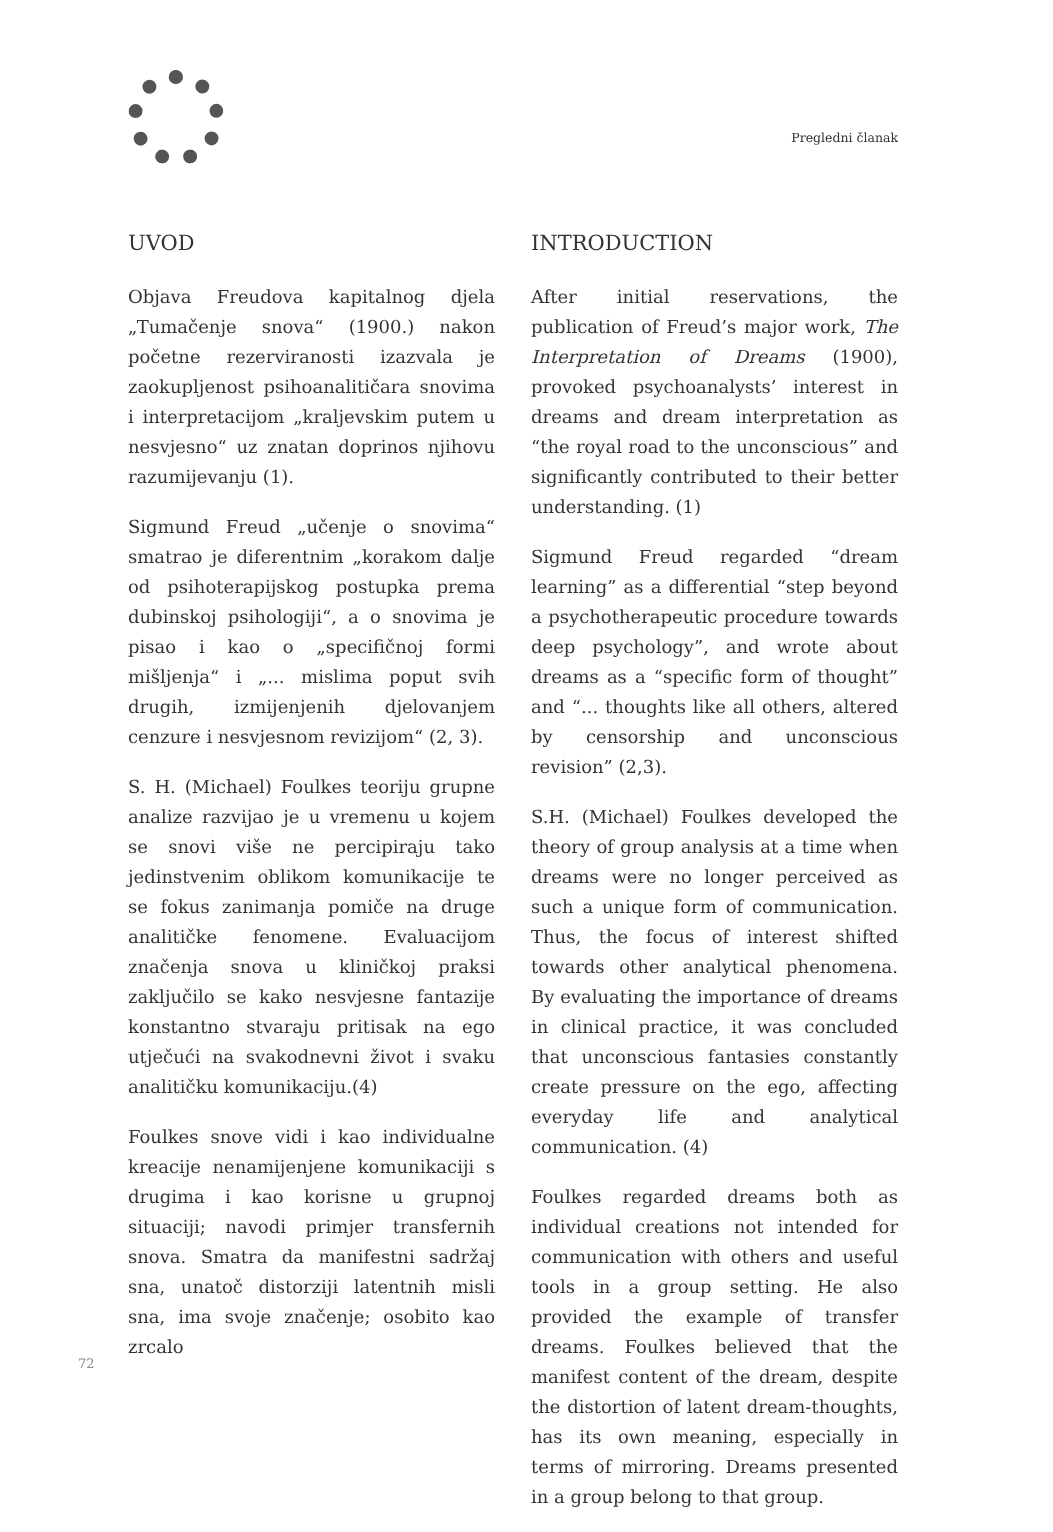Pregledni članak
UVOD
Objava Freudova kapitalnog djela „Tumačenje snova“ (1900.) nakon početne rezerviranosti izazvala je zaokupljenost psihoanalitičara snovima i interpretacijom „kraljevskim putem u nesvjesno“ uz znatan doprinos njihovu razumijevanju (1).
Sigmund Freud „učenje o snovima“ smatrao je diferentnim „korakom dalje od psihoterapijskog postupka prema dubinskoj psihologiji“, a o snovima je pisao i kao o „specifičnoj formi mišljenja“ i „... mislima poput svih drugih, izmijenjenih djelovanjem cenzure i nesvjesnom revizijom“ (2, 3).
S. H. (Michael) Foulkes teoriju grupne analize razvijao je u vremenu u kojem se snovi više ne percipiraju tako jedinstvenim oblikom komunikacije te se fokus zanimanja pomiče na druge analitičke fenomene. Evaluacijom značenja snova u kliničkoj praksi zaključilo se kako nesvjesne fantazije konstantno stvaraju pritisak na ego utječući na svakodnevni život i svaku analitičku komunikaciju.(4)
Foulkes snove vidi i kao individualne kreacije nenamijenjene komunikaciji s drugima i kao korisne u grupnoj situaciji; navodi primjer transfernih snova. Smatra da manifestni sadržaj sna, unatoč distorziji latentnih misli sna, ima svoje značenje; osobito kao zrcalo
INTRODUCTION
After initial reservations, the publication of Freud’s major work, The Interpretation of Dreams (1900), provoked psychoanalysts’ interest in dreams and dream interpretation as “the royal road to the unconscious” and significantly contributed to their better understanding. (1)
Sigmund Freud regarded “dream learning” as a differential “step beyond a psychotherapeutic procedure towards deep psychology”, and wrote about dreams as a “specific form of thought” and “... thoughts like all others, altered by censorship and unconscious revision” (2,3).
S.H. (Michael) Foulkes developed the theory of group analysis at a time when dreams were no longer perceived as such a unique form of communication. Thus, the focus of interest shifted towards other analytical phenomena. By evaluating the importance of dreams in clinical practice, it was concluded that unconscious fantasies constantly create pressure on the ego, affecting everyday life and analytical communication. (4)
Foulkes regarded dreams both as individual creations not intended for communication with others and useful tools in a group setting. He also provided the example of transfer dreams. Foulkes believed that the manifest content of the dream, despite the distortion of latent dream-thoughts, has its own meaning, especially in terms of mirroring. Dreams presented in a group belong to that group.
72